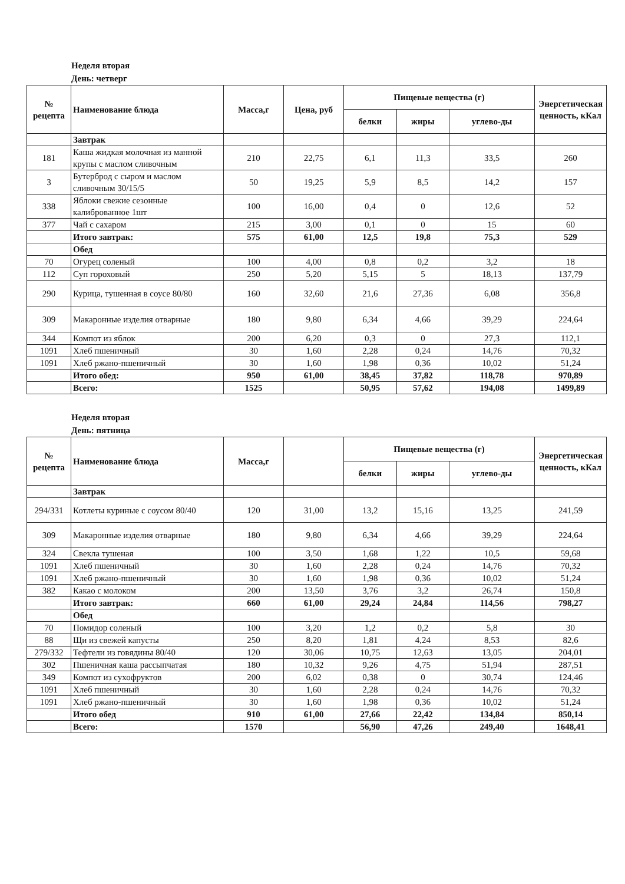Неделя вторая
День: четверг
| № рецепта | Наименование блюда | Масса,г | Цена, руб | Пищевые вещества (г) | | | Энергетическая ценность, кКал |
| --- | --- | --- | --- | --- | --- | --- | --- |
| | | | | белки | жиры | углево-ды | |
| | Завтрак | | | | | | |
| 181 | Каша жидкая молочная из манной крупы с маслом сливочным | 210 | 22,75 | 6,1 | 11,3 | 33,5 | 260 |
| 3 | Бутерброд с сыром и маслом сливочным 30/15/5 | 50 | 19,25 | 5,9 | 8,5 | 14,2 | 157 |
| 338 | Яблоки свежие сезонные калиброванное 1шт | 100 | 16,00 | 0,4 | 0 | 12,6 | 52 |
| 377 | Чай с сахаром | 215 | 3,00 | 0,1 | 0 | 15 | 60 |
| | Итого завтрак: | 575 | 61,00 | 12,5 | 19,8 | 75,3 | 529 |
| | Обед | | | | | | |
| 70 | Огурец соленый | 100 | 4,00 | 0,8 | 0,2 | 3,2 | 18 |
| 112 | Суп гороховый | 250 | 5,20 | 5,15 | 5 | 18,13 | 137,79 |
| 290 | Курица, тушенная в соусе 80/80 | 160 | 32,60 | 21,6 | 27,36 | 6,08 | 356,8 |
| 309 | Макаронные изделия отварные | 180 | 9,80 | 6,34 | 4,66 | 39,29 | 224,64 |
| 344 | Компот из яблок | 200 | 6,20 | 0,3 | 0 | 27,3 | 112,1 |
| 1091 | Хлеб пшеничный | 30 | 1,60 | 2,28 | 0,24 | 14,76 | 70,32 |
| 1091 | Хлеб ржано-пшеничный | 30 | 1,60 | 1,98 | 0,36 | 10,02 | 51,24 |
| | Итого обед: | 950 | 61,00 | 38,45 | 37,82 | 118,78 | 970,89 |
| | Всего: | 1525 | | 50,95 | 57,62 | 194,08 | 1499,89 |
Неделя вторая
День: пятница
| № рецепта | Наименование блюда | Масса,г | | Пищевые вещества (г) | | | Энергетическая ценность, кКал |
| --- | --- | --- | --- | --- | --- | --- | --- |
| | | | | белки | жиры | углево-ды | |
| | Завтрак | | | | | | |
| 294/331 | Котлеты куриные с соусом 80/40 | 120 | 31,00 | 13,2 | 15,16 | 13,25 | 241,59 |
| 309 | Макаронные изделия отварные | 180 | 9,80 | 6,34 | 4,66 | 39,29 | 224,64 |
| 324 | Свекла тушеная | 100 | 3,50 | 1,68 | 1,22 | 10,5 | 59,68 |
| 1091 | Хлеб пшеничный | 30 | 1,60 | 2,28 | 0,24 | 14,76 | 70,32 |
| 1091 | Хлеб ржано-пшеничный | 30 | 1,60 | 1,98 | 0,36 | 10,02 | 51,24 |
| 382 | Какао с молоком | 200 | 13,50 | 3,76 | 3,2 | 26,74 | 150,8 |
| | Итого завтрак: | 660 | 61,00 | 29,24 | 24,84 | 114,56 | 798,27 |
| | Обед | | | | | | |
| 70 | Помидор соленый | 100 | 3,20 | 1,2 | 0,2 | 5,8 | 30 |
| 88 | Щи из свежей капусты | 250 | 8,20 | 1,81 | 4,24 | 8,53 | 82,6 |
| 279/332 | Тефтели из говядины 80/40 | 120 | 30,06 | 10,75 | 12,63 | 13,05 | 204,01 |
| 302 | Пшеничная каша рассыпчатая | 180 | 10,32 | 9,26 | 4,75 | 51,94 | 287,51 |
| 349 | Компот из сухофруктов | 200 | 6,02 | 0,38 | 0 | 30,74 | 124,46 |
| 1091 | Хлеб пшеничный | 30 | 1,60 | 2,28 | 0,24 | 14,76 | 70,32 |
| 1091 | Хлеб ржано-пшеничный | 30 | 1,60 | 1,98 | 0,36 | 10,02 | 51,24 |
| | Итого обед | 910 | 61,00 | 27,66 | 22,42 | 134,84 | 850,14 |
| | Всего: | 1570 | | 56,90 | 47,26 | 249,40 | 1648,41 |